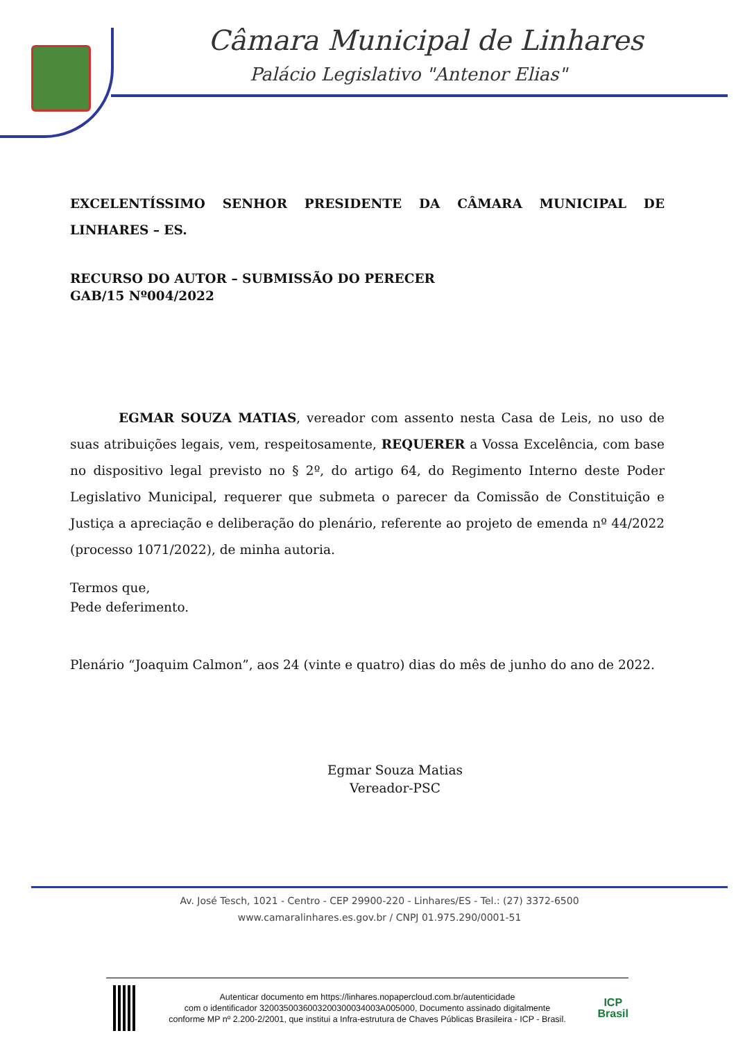Câmara Municipal de Linhares
Palácio Legislativo "Antenor Elias"
EXCELENTÍSSIMO SENHOR PRESIDENTE DA CÂMARA MUNICIPAL DE LINHARES – ES.
RECURSO DO AUTOR – SUBMISSÃO DO PERECER
GAB/15 Nº004/2022
EGMAR SOUZA MATIAS, vereador com assento nesta Casa de Leis, no uso de suas atribuições legais, vem, respeitosamente, REQUERER a Vossa Excelência, com base no dispositivo legal previsto no § 2º, do artigo 64, do Regimento Interno deste Poder Legislativo Municipal, requerer que submeta o parecer da Comissão de Constituição e Justiça a apreciação e deliberação do plenário, referente ao projeto de emenda nº 44/2022 (processo 1071/2022), de minha autoria.
Termos que,
Pede deferimento.
Plenário “Joaquim Calmon”, aos 24 (vinte e quatro) dias do mês de junho do ano de 2022.
Egmar Souza Matias
Vereador-PSC
Av. José Tesch, 1021 - Centro - CEP 29900-220 - Linhares/ES - Tel.: (27) 3372-6500
www.camaralinhares.es.gov.br / CNPJ 01.975.290/0001-51
Autenticar documento em https://linhares.nopapercloud.com.br/autenticidade
com o identificador 3200350036003200300034003A005000, Documento assinado digitalmente conforme MP nº 2.200-2/2001, que institui a Infra-estrutura de Chaves Públicas Brasileira - ICP - Brasil.
ICP
Brasil